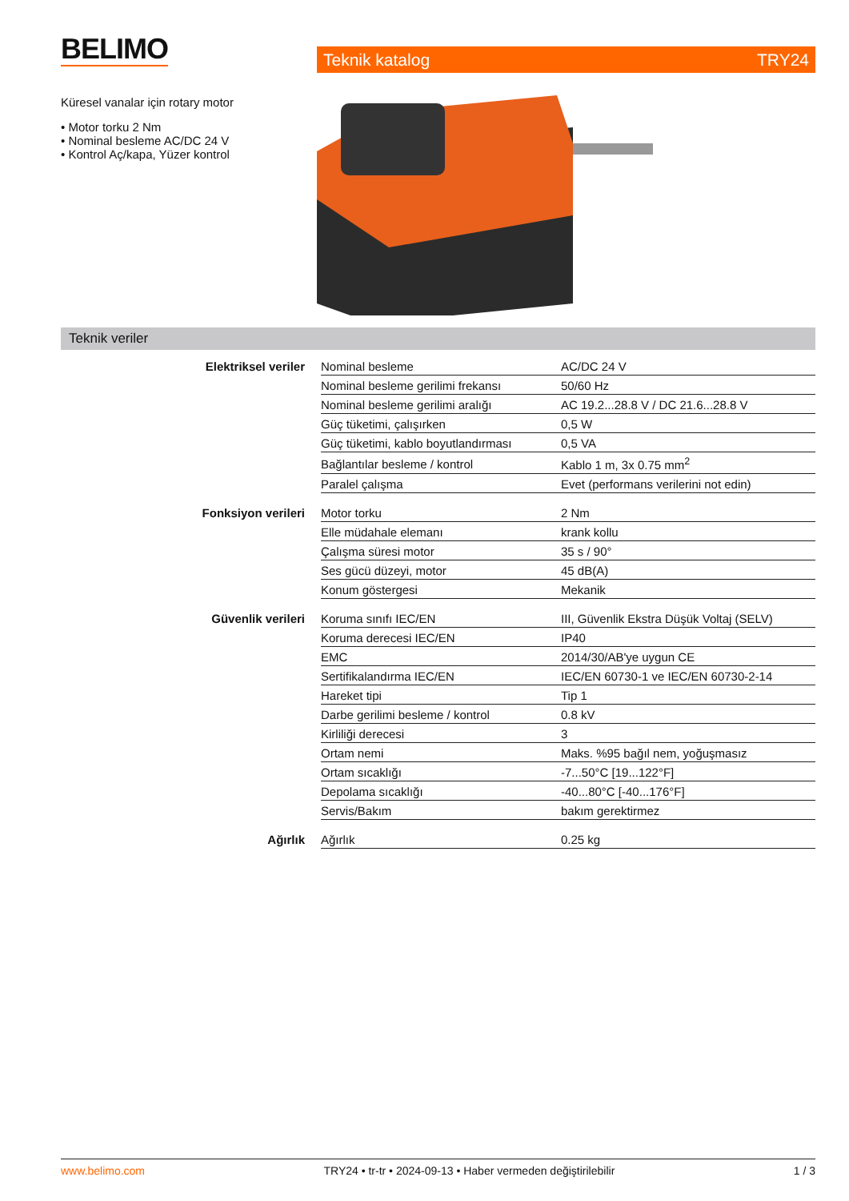BELIMO
Teknik katalog TRY24
Küresel vanalar için rotary motor
• Motor torku 2 Nm
• Nominal besleme AC/DC 24 V
• Kontrol Aç/kapa, Yüzer kontrol
Teknik veriler
| Elektriksel veriler | Nominal besleme | AC/DC 24 V |
| | Nominal besleme gerilimi frekansı | 50/60 Hz |
| | Nominal besleme gerilimi aralığı | AC 19.2...28.8 V / DC 21.6...28.8 V |
| | Güç tüketimi, çalışırken | 0,5 W |
| | Güç tüketimi, kablo boyutlandırması | 0,5 VA |
| | Bağlantılar besleme / kontrol | Kablo 1 m, 3x 0.75 mm<sup>2</sup> |
| | Paralel çalışma | Evet (performans verilerini not edin) |
| Fonksiyon verileri | Motor torku | 2 Nm |
| | Elle müdahale elemanı | krank kollu |
| | Çalışma süresi motor | 35 s / 90° |
| | Ses gücü düzeyi, motor | 45 dB(A) |
| | Konum göstergesi | Mekanik |
| Güvenlik verileri | Koruma sınıfı IEC/EN | III, Güvenlik Ekstra Düşük Voltaj (SELV) |
| | Koruma derecesi IEC/EN | IP40 |
| | EMC | 2014/30/AB'ye uygun CE |
| | Sertifikalandırma IEC/EN | IEC/EN 60730-1 ve IEC/EN 60730-2-14 |
| | Hareket tipi | Tip 1 |
| | Darbe gerilimi besleme / kontrol | 0.8 kV |
| | Kirliliği derecesi | 3 |
| | Ortam nemi | Maks. %95 bağıl nem, yoğuşmasız |
| | Ortam sıcaklığı | -7...50°C [19...122°F] |
| | Depolama sıcaklığı | -40...80°C [-40...176°F] |
| | Servis/Bakım | bakım gerektirmez |
| Ağırlık | Ağırlık | 0.25 kg |
www.belimo.com TRY24 • tr-tr • 2024-09-13 • Haber vermeden değiştirilebilir 1 / 3